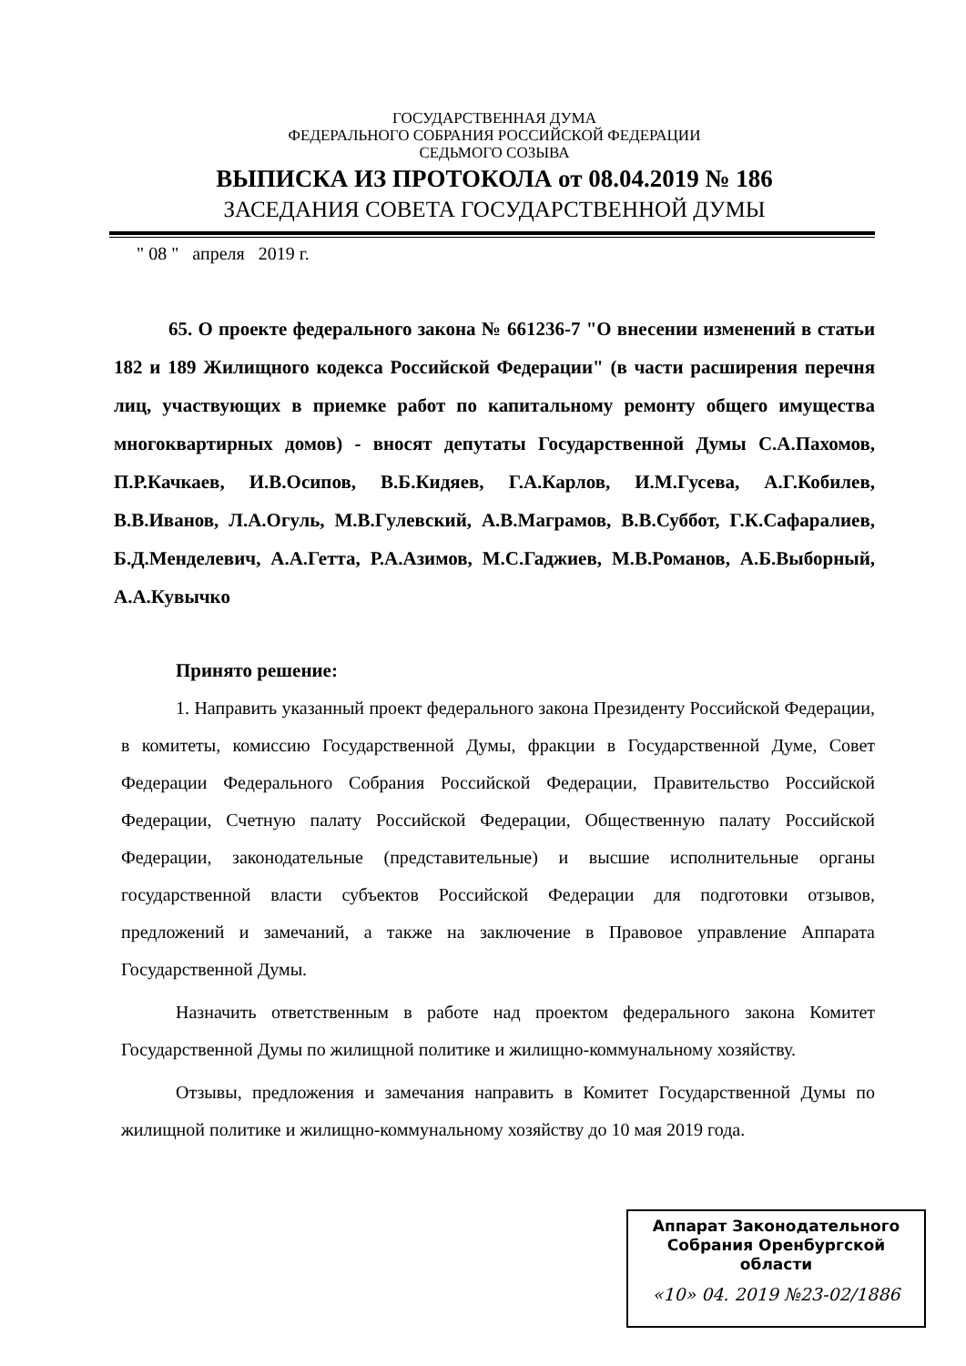ГОСУДАРСТВЕННАЯ ДУМА
ФЕДЕРАЛЬНОГО СОБРАНИЯ РОССИЙСКОЙ ФЕДЕРАЦИИ
СЕДЬМОГО СОЗЫВА
ВЫПИСКА ИЗ ПРОТОКОЛА от 08.04.2019 № 186
ЗАСЕДАНИЯ СОВЕТА ГОСУДАРСТВЕННОЙ ДУМЫ
" 08 " апреля 2019 г.
65. О проекте федерального закона № 661236-7 "О внесении изменений в статьи 182 и 189 Жилищного кодекса Российской Федерации" (в части расширения перечня лиц, участвующих в приемке работ по капитальному ремонту общего имущества многоквартирных домов) - вносят депутаты Государственной Думы С.А.Пахомов, П.Р.Качкаев, И.В.Осипов, В.Б.Кидяев, Г.А.Карлов, И.М.Гусева, А.Г.Кобилев, В.В.Иванов, Л.А.Огуль, М.В.Гулевский, А.В.Маграмов, В.В.Суббот, Г.К.Сафаралиев, Б.Д.Менделевич, А.А.Гетта, Р.А.Азимов, М.С.Гаджиев, М.В.Романов, А.Б.Выборный, А.А.Кувычко
Принято решение:
1. Направить указанный проект федерального закона Президенту Российской Федерации, в комитеты, комиссию Государственной Думы, фракции в Государственной Думе, Совет Федерации Федерального Собрания Российской Федерации, Правительство Российской Федерации, Счетную палату Российской Федерации, Общественную палату Российской Федерации, законодательные (представительные) и высшие исполнительные органы государственной власти субъектов Российской Федерации для подготовки отзывов, предложений и замечаний, а также на заключение в Правовое управление Аппарата Государственной Думы.
Назначить ответственным в работе над проектом федерального закона Комитет Государственной Думы по жилищной политике и жилищно-коммунальному хозяйству.
Отзывы, предложения и замечания направить в Комитет Государственной Думы по жилищной политике и жилищно-коммунальному хозяйству до 10 мая 2019 года.
Аппарат Законодательного
Собрания Оренбургской
области
«10» 04. 2019 №23-02/1886